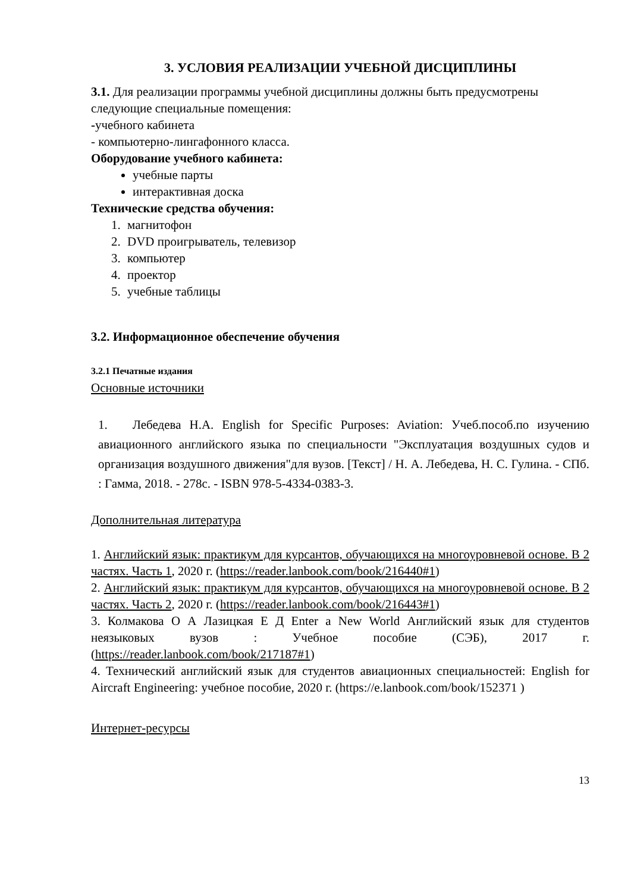3. УСЛОВИЯ РЕАЛИЗАЦИИ УЧЕБНОЙ ДИСЦИПЛИНЫ
3.1. Для реализации программы учебной дисциплины должны быть предусмотрены следующие специальные помещения:
-учебного кабинета
- компьютерно-лингафонного класса.
Оборудование учебного кабинета:
учебные парты
интерактивная доска
Технические средства обучения:
1. магнитофон
2. DVD проигрыватель, телевизор
3. компьютер
4. проектор
5. учебные таблицы
3.2. Информационное обеспечение обучения
3.2.1 Печатные издания
Основные источники
1. Лебедева Н.А. English for Specific Purposes: Aviation: Учеб.пособ.по изучению авиационного английского языка по специальности "Эксплуатация воздушных судов и организация воздушного движения"для вузов. [Текст] / Н. А. Лебедева, Н. С. Гулина. - СПб. : Гамма, 2018. - 278с. - ISBN 978-5-4334-0383-3.
Дополнительная литература
1. Английский язык: практикум для курсантов, обучающихся на многоуровневой основе. В 2 частях. Часть 1, 2020 г. (https://reader.lanbook.com/book/216440#1)
2. Английский язык: практикум для курсантов, обучающихся на многоуровневой основе. В 2 частях. Часть 2, 2020 г. (https://reader.lanbook.com/book/216443#1)
3. Колмакова О А Лазицкая Е Д Enter a New World Английский язык для студентов неязыковых вузов : Учебное пособие (СЭБ), 2017 г. (https://reader.lanbook.com/book/217187#1)
4. Технический английский язык для студентов авиационных специальностей: English for Aircraft Engineering: учебное пособие, 2020 г. (https://e.lanbook.com/book/152371 )
Интернет-ресурсы
13